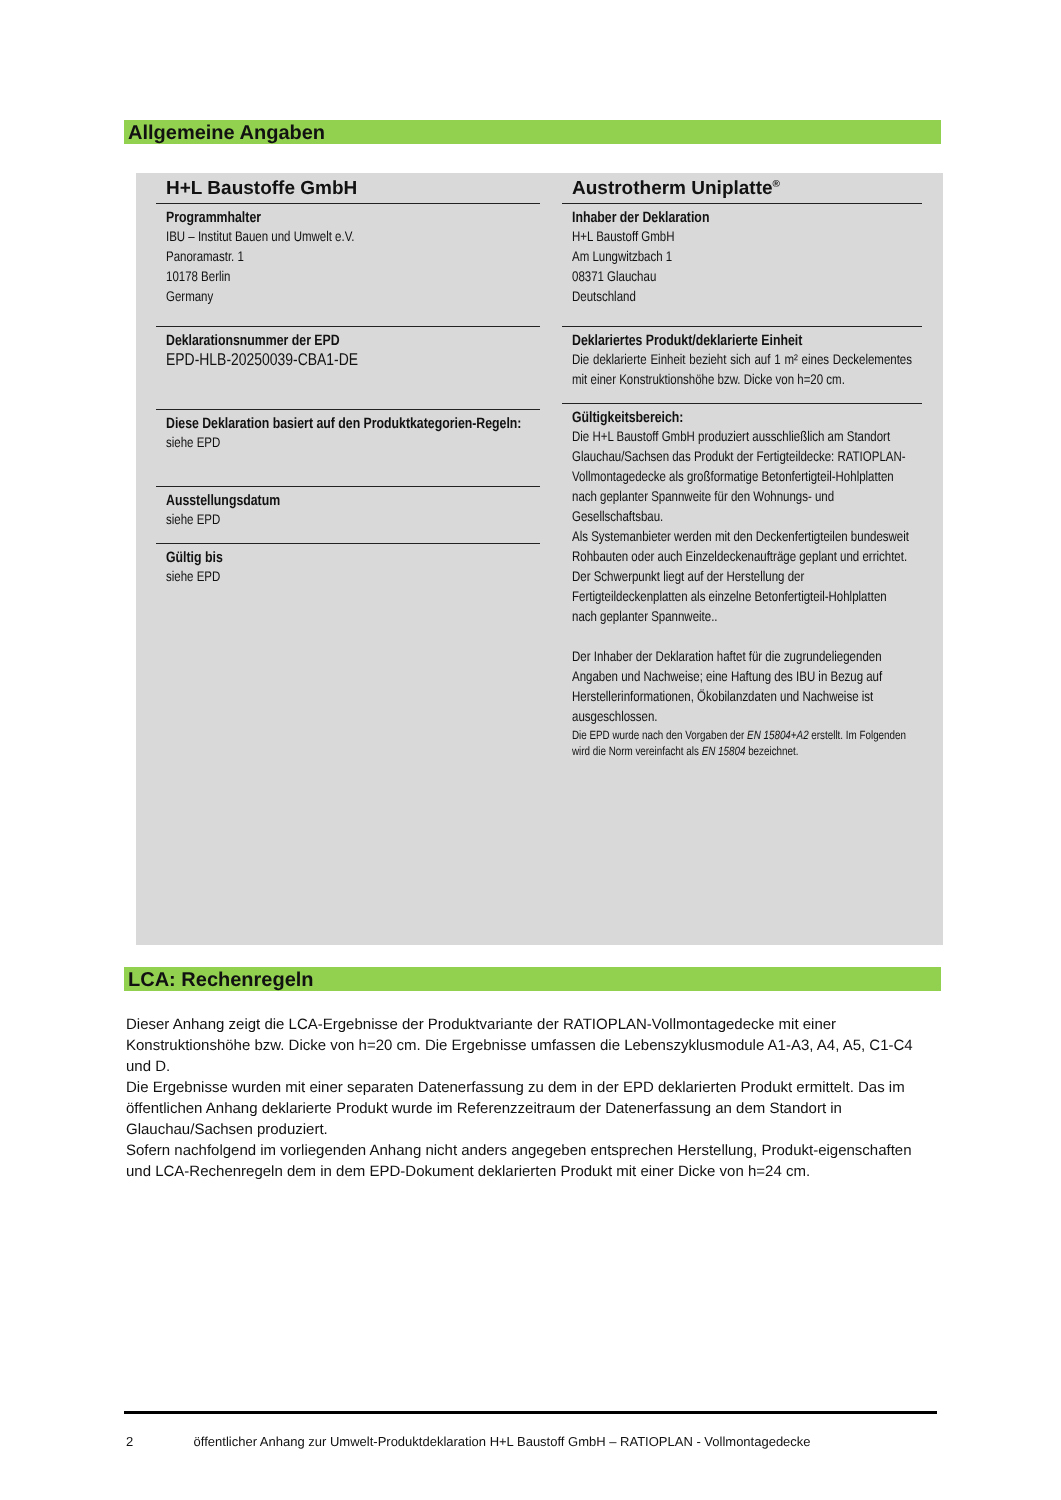Allgemeine Angaben
H+L Baustoffe GmbH
Programmhalter
IBU – Institut Bauen und Umwelt e.V.
Panoramastr. 1
10178 Berlin
Germany
Deklarationsnummer der EPD
EPD-HLB-20250039-CBA1-DE
Diese Deklaration basiert auf den Produktkategorien-Regeln:
siehe EPD
Ausstellungsdatum
siehe EPD
Gültig bis
siehe EPD
Austrotherm Uniplatte<sup>®</sup>
Inhaber der Deklaration
H+L Baustoff GmbH
Am Lungwitzbach 1
08371 Glauchau
Deutschland
Deklariertes Produkt/deklarierte Einheit
Die deklarierte Einheit bezieht sich auf 1 m² eines Deckelementes mit einer Konstruktionshöhe bzw. Dicke von h=20 cm.
Gültigkeitsbereich:
Die H+L Baustoff GmbH produziert ausschließlich am Standort Glauchau/Sachsen das Produkt der Fertigteildecke: RATIOPLAN-Vollmontagedecke als großformatige Betonfertigteil-Hohlplatten nach geplanter Spannweite für den Wohnungs- und Gesellschaftsbau.
Als Systemanbieter werden mit den Deckenfertigteilen bundesweit Rohbauten oder auch Einzeldeckenaufträge geplant und errichtet.
Der Schwerpunkt liegt auf der Herstellung der Fertigteildeckenplatten als einzelne Betonfertigteil-Hohlplatten nach geplanter Spannweite..
Der Inhaber der Deklaration haftet für die zugrundeliegenden Angaben und Nachweise; eine Haftung des IBU in Bezug auf Herstellerinformationen, Ökobilanzdaten und Nachweise ist ausgeschlossen.
Die EPD wurde nach den Vorgaben der EN 15804+A2 erstellt. Im Folgenden wird die Norm vereinfacht als EN 15804 bezeichnet.
LCA: Rechenregeln
Dieser Anhang zeigt die LCA-Ergebnisse der Produktvariante der RATIOPLAN-Vollmontagedecke mit einer Konstruktionshöhe bzw. Dicke von h=20 cm. Die Ergebnisse umfassen die Lebenszyklusmodule A1-A3, A4, A5, C1-C4 und D.
Die Ergebnisse wurden mit einer separaten Datenerfassung zu dem in der EPD deklarierten Produkt ermittelt. Das im öffentlichen Anhang deklarierte Produkt wurde im Referenzzeitraum der Datenerfassung an dem Standort in Glauchau/Sachsen produziert.
Sofern nachfolgend im vorliegenden Anhang nicht anders angegeben entsprechen Herstellung, Produkt-eigenschaften und LCA-Rechenregeln dem in dem EPD-Dokument deklarierten Produkt mit einer Dicke von h=24 cm.
2 öffentlicher Anhang zur Umwelt-Produktdeklaration H+L Baustoff GmbH – RATIOPLAN - Vollmontagedecke